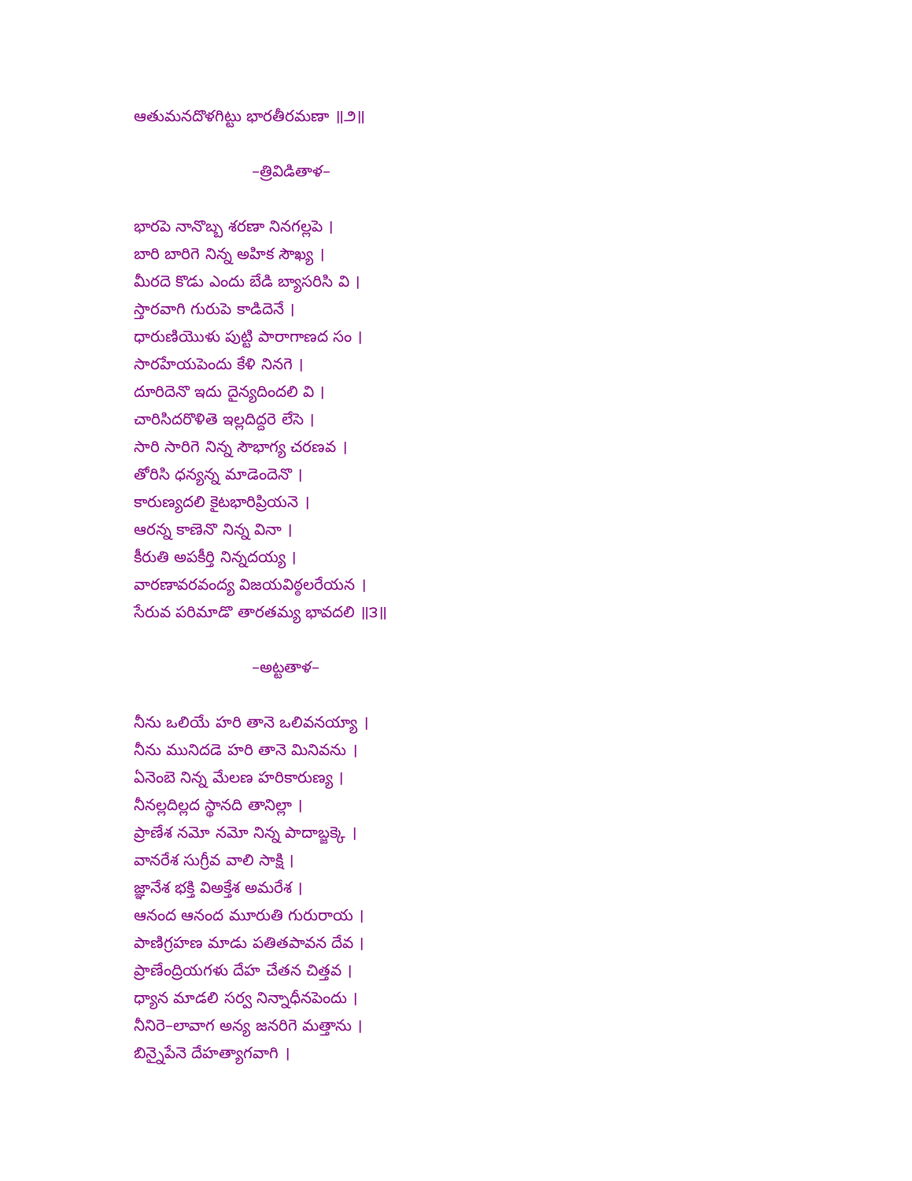ఆతుమనదొళగిట్టు భారతీరమణా ॥౨॥
–త్రివిడితాళ–
భారపె నానొబ్బ శరణా నినగల్లపె ।
బారి బారిగె నిన్న అహిక సౌఖ్య ।
మీరదె కొడు ఎందు బేడి బ్యాసరిసి వి ।
స్తారవాగి గురుపె కాడిదెనే ।
ధారుణియొళు పుట్టి పారాగాణద సం ।
సారహేయపెందు కేళి నినగె ।
దూరిదెనొ ఇదు దైన్యదిందలి వి ।
చారిసిదరొళితె ఇల్లదిద్దరె లేసె ।
సారి సారిగె నిన్న సౌభాగ్య చరణవ ।
తోరిసి ధన్యన్న మాడెందెనొ ।
కారుణ్యదలి కైటభారిప్రియనె ।
ఆరన్న కాణెనొ నిన్న వినా ।
కీరుతి అపకీర్తి నిన్నదయ్య ।
వారణావరవంద్య విజయవిఠ్ఠలరేయన ।
సేరువ పరిమాడొ తారతమ్య భావదలి ॥౩॥
–అట్టతాళ–
నీను ఒలియే హరి తానె ఒలివనయ్యా ।
నీను మునిదడె హరి తానె మినివను ।
ఏనెంబె నిన్న మేలణ హరికారుణ్య ।
నీనల్లదిల్లద స్థానది తానిల్లా ।
ప్రాణేశ నమో నమో నిన్న పాదాబ్జక్కె ।
వానరేశ సుగ్రీవ వాలి సాక్షి ।
జ్ఞానేశ భక్తి విఅక్తేశ అమరేశ ।
ఆనంద ఆనంద మూరుతి గురురాయ ।
పాణిగ్రహణ మాడు పతితపావన దేవ ।
ప్రాణేంద్రియగళు దేహ చేతన చిత్తవ ।
ధ్యాన మాడలి సర్వ నిన్నాధీనపెందు ।
నీనిరె–లావాగ అన్య జనరిగె మత్తాను ।
బిన్నైపేనె దేహత్యాగవాగి ।